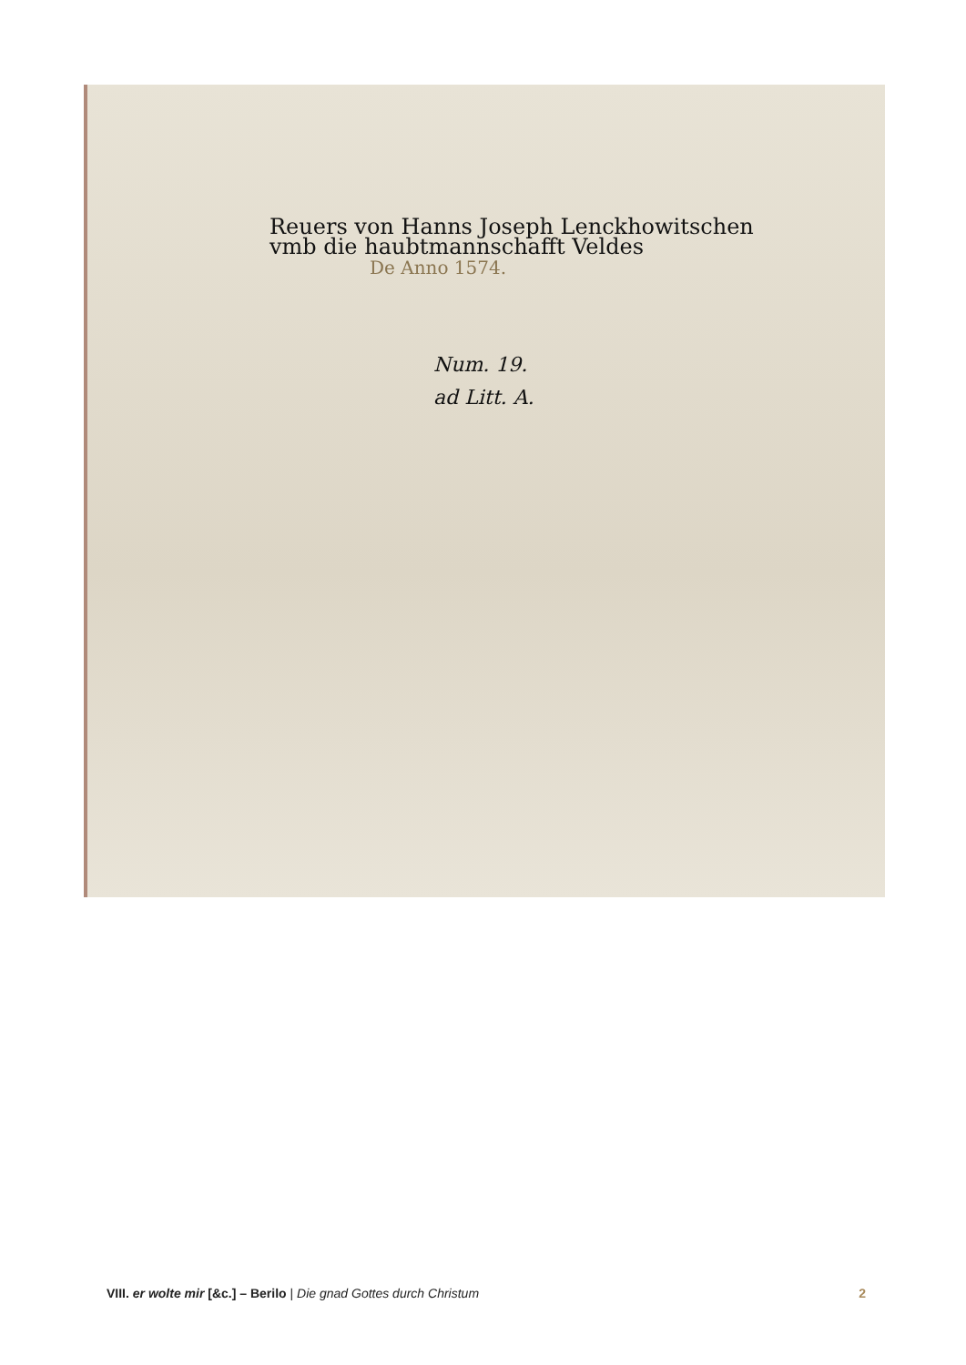Reuers von Hanns Joseph Lenckhowitschen
vmb die haubtmannschafft Veldes
De Anno 1574.
Num. 19.
ad Litt. A.
VIII. er wolte mir [&c.] – Berilo | Die gnad Gottes durch Christum
2